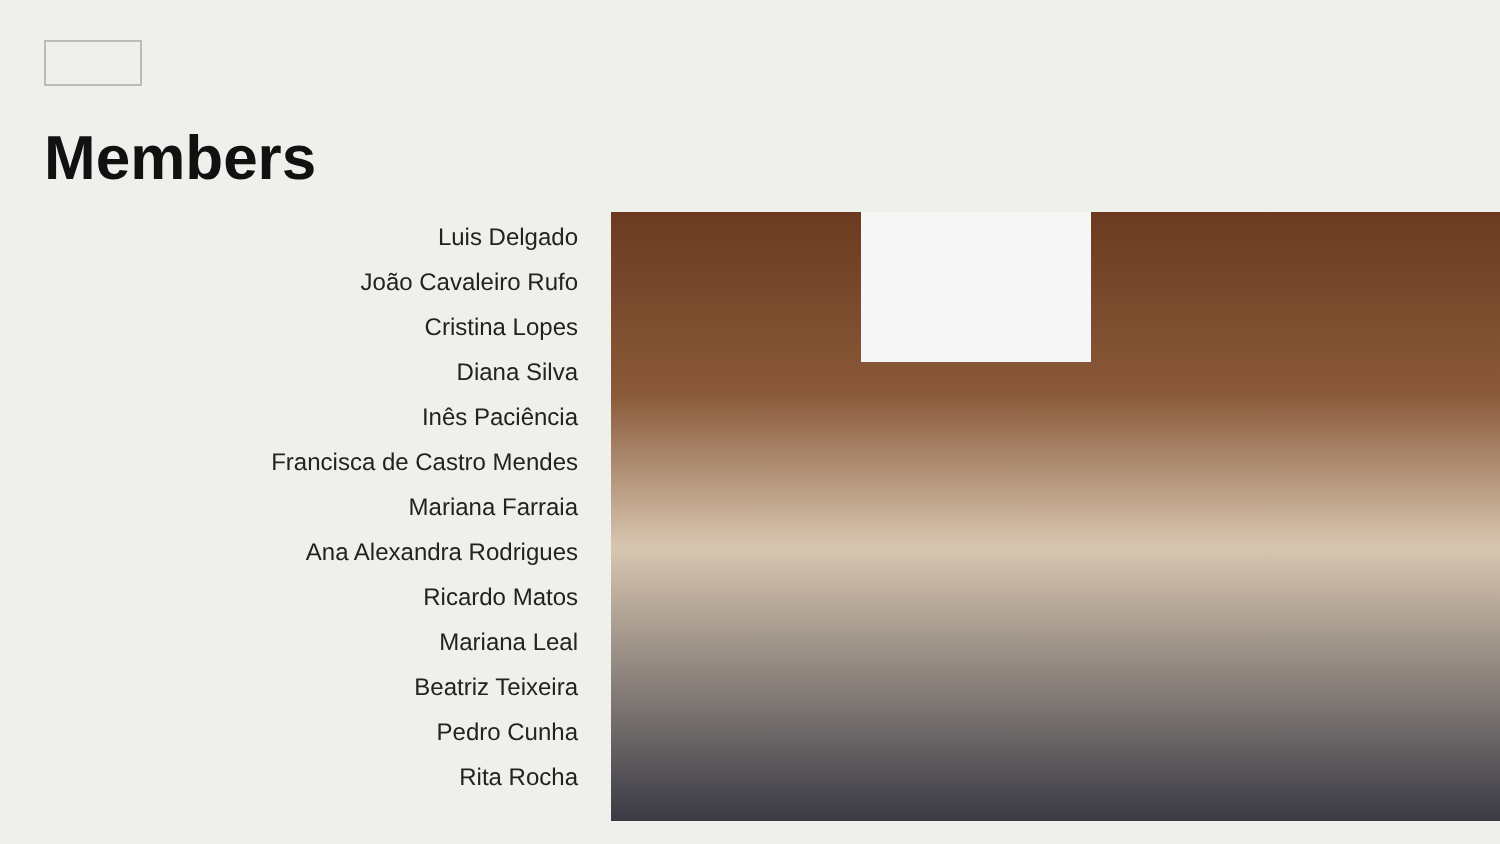Members
Luis Delgado
João Cavaleiro Rufo
Cristina Lopes
Diana Silva
Inês Paciência
Francisca de Castro Mendes
Mariana Farraia
Ana Alexandra Rodrigues
Ricardo Matos
Mariana Leal
Beatriz Teixeira
Pedro Cunha
Rita Rocha